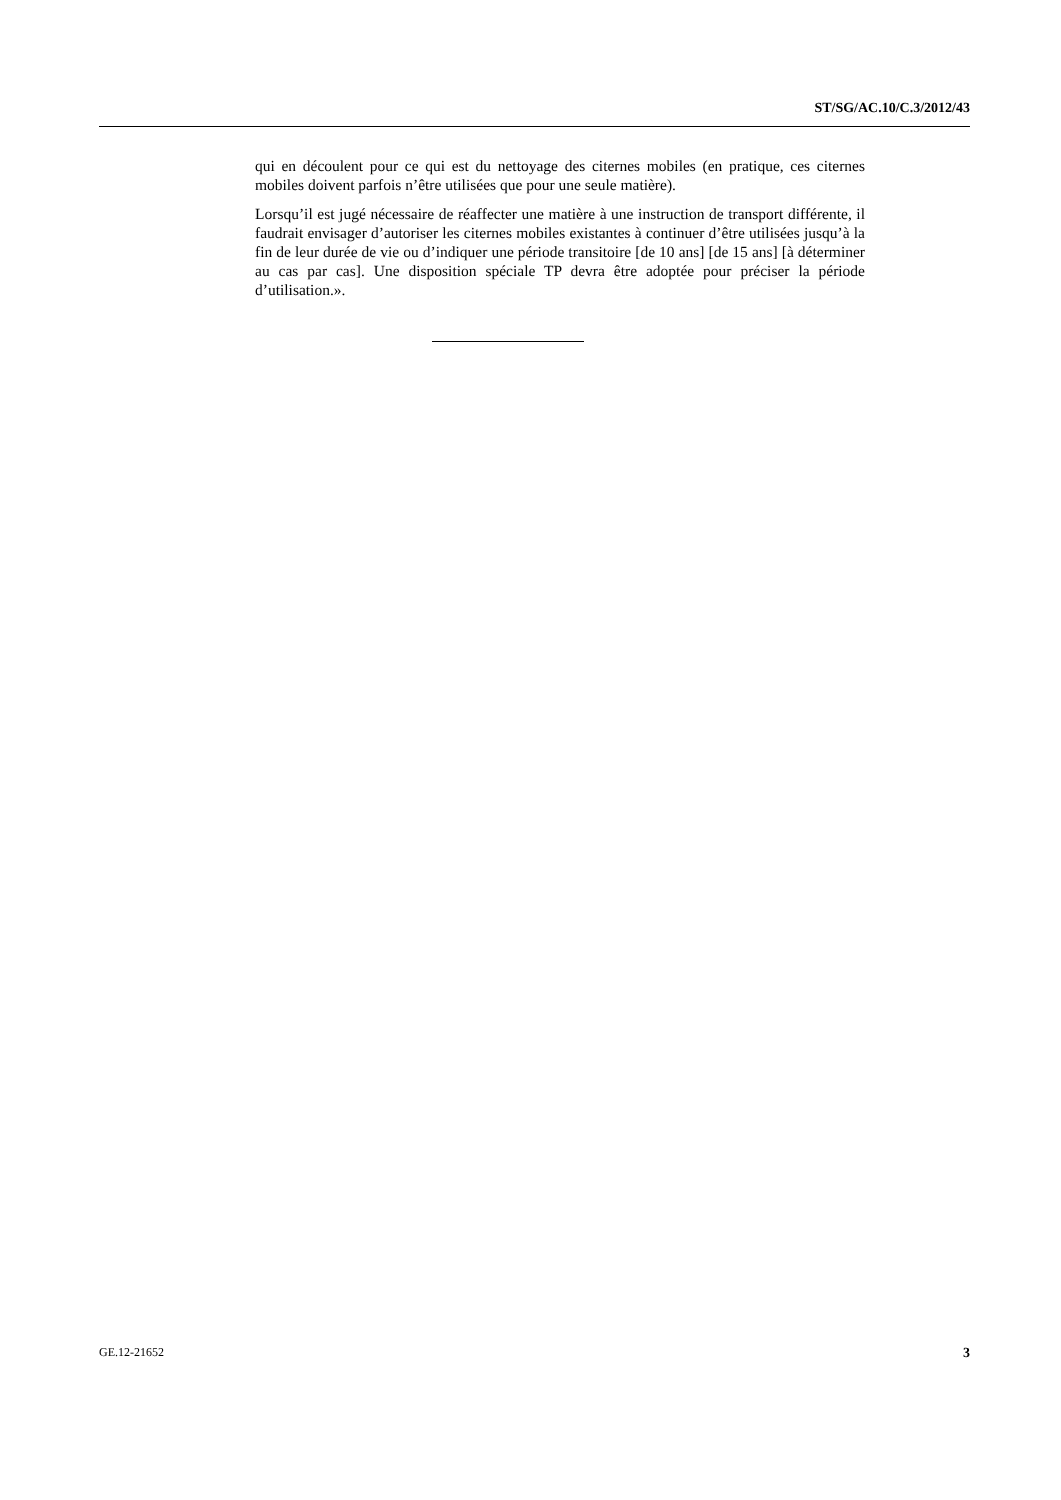ST/SG/AC.10/C.3/2012/43
qui en découlent pour ce qui est du nettoyage des citernes mobiles (en pratique, ces citernes mobiles doivent parfois n’être utilisées que pour une seule matière).
Lorsqu’il est jugé nécessaire de réaffecter une matière à une instruction de transport différente, il faudrait envisager d’autoriser les citernes mobiles existantes à continuer d’être utilisées jusqu’à la fin de leur durée de vie ou d’indiquer une période transitoire [de 10 ans] [de 15 ans] [à déterminer au cas par cas]. Une disposition spéciale TP devra être adoptée pour préciser la période d’utilisation.».
GE.12-21652 3